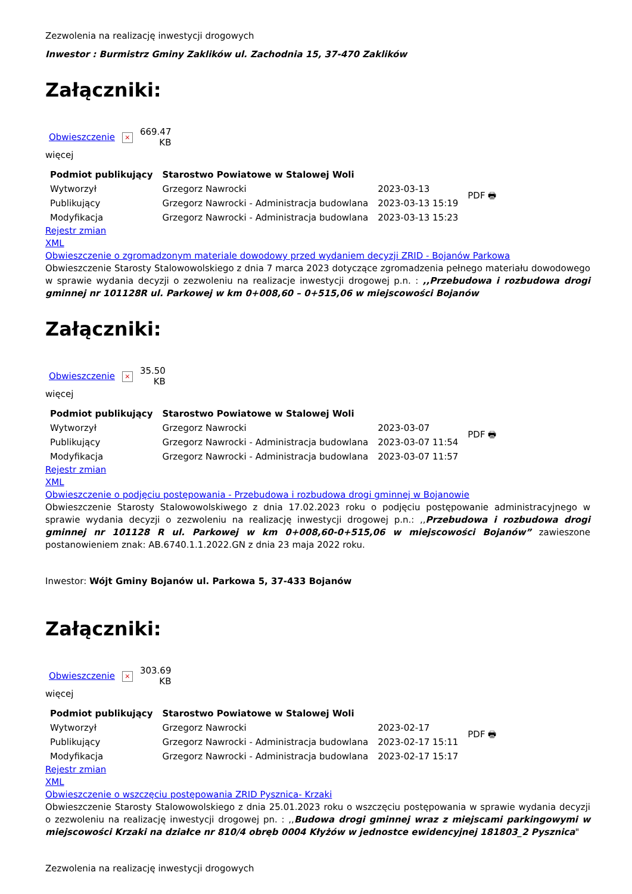Zezwolenia na realizację inwestycji drogowych
Inwestor : Burmistrz Gminy Zaklików ul. Zachodnia 15, 37-470 Zaklików
Załączniki:
| Obwieszczenie | × | 669.47 KB |
więcej
| Podmiot publikujący | Starostwo Powiatowe w Stalowej Woli | | PDF 🖶 |
| Wytworzył | Grzegorz Nawrocki | 2023-03-13 | |
| Publikujący | Grzegorz Nawrocki - Administracja budowlana | 2023-03-13 15:19 | |
| Modyfikacja | Grzegorz Nawrocki - Administracja budowlana | 2023-03-13 15:23 | |
Rejestr zmian
XML
Obwieszczenie o zgromadzonym materiale dowodowy przed wydaniem decyzji ZRID - Bojanów Parkowa
Obwieszczenie Starosty Stalowowolskiego z dnia 7 marca 2023 dotyczące zgromadzenia pełnego materiału dowodowego w sprawie wydania decyzji o zezwoleniu na realizacje inwestycji drogowej p.n. : ,,Przebudowa i rozbudowa drogi gminnej nr 101128R ul. Parkowej w km 0+008,60 – 0+515,06 w miejscowości Bojanów
Załączniki:
| Obwieszczenie | × | 35.50 KB |
więcej
| Podmiot publikujący | Starostwo Powiatowe w Stalowej Woli | | PDF 🖶 |
| Wytworzył | Grzegorz Nawrocki | 2023-03-07 | |
| Publikujący | Grzegorz Nawrocki - Administracja budowlana | 2023-03-07 11:54 | |
| Modyfikacja | Grzegorz Nawrocki - Administracja budowlana | 2023-03-07 11:57 | |
Rejestr zmian
XML
Obwieszczenie o podjęciu postępowania - Przebudowa i rozbudowa drogi gminnej w Bojanowie
Obwieszczenie Starosty Stalowowolskiwego z dnia 17.02.2023 roku o podjęciu postępowanie administracyjnego w sprawie wydania decyzji o zezwoleniu na realizację inwestycji drogowej p.n.: ,,Przebudowa i rozbudowa drogi gminnej nr 101128 R ul. Parkowej w km 0+008,60-0+515,06 w miejscowości Bojanów” zawieszone postanowieniem znak: AB.6740.1.1.2022.GN z dnia 23 maja 2022 roku.
Inwestor: Wójt Gminy Bojanów ul. Parkowa 5, 37-433 Bojanów
Załączniki:
| Obwieszczenie | × | 303.69 KB |
więcej
| Podmiot publikujący | Starostwo Powiatowe w Stalowej Woli | | PDF 🖶 |
| Wytworzył | Grzegorz Nawrocki | 2023-02-17 | |
| Publikujący | Grzegorz Nawrocki - Administracja budowlana | 2023-02-17 15:11 | |
| Modyfikacja | Grzegorz Nawrocki - Administracja budowlana | 2023-02-17 15:17 | |
Rejestr zmian
XML
Obwieszczenie o wszczęciu postępowania ZRID Pysznica- Krzaki
Obwieszczenie Starosty Stalowowolskiego z dnia 25.01.2023 roku o wszczęciu postępowania w sprawie wydania decyzji o zezwoleniu na realizację inwestycji drogowej pn. : ,,Budowa drogi gminnej wraz z miejscami parkingowymi w miejscowości Krzaki na działce nr 810/4 obręb 0004 Kłyżów w jednostce ewidencyjnej 181803_2 Pysznica"
Zezwolenia na realizację inwestycji drogowych